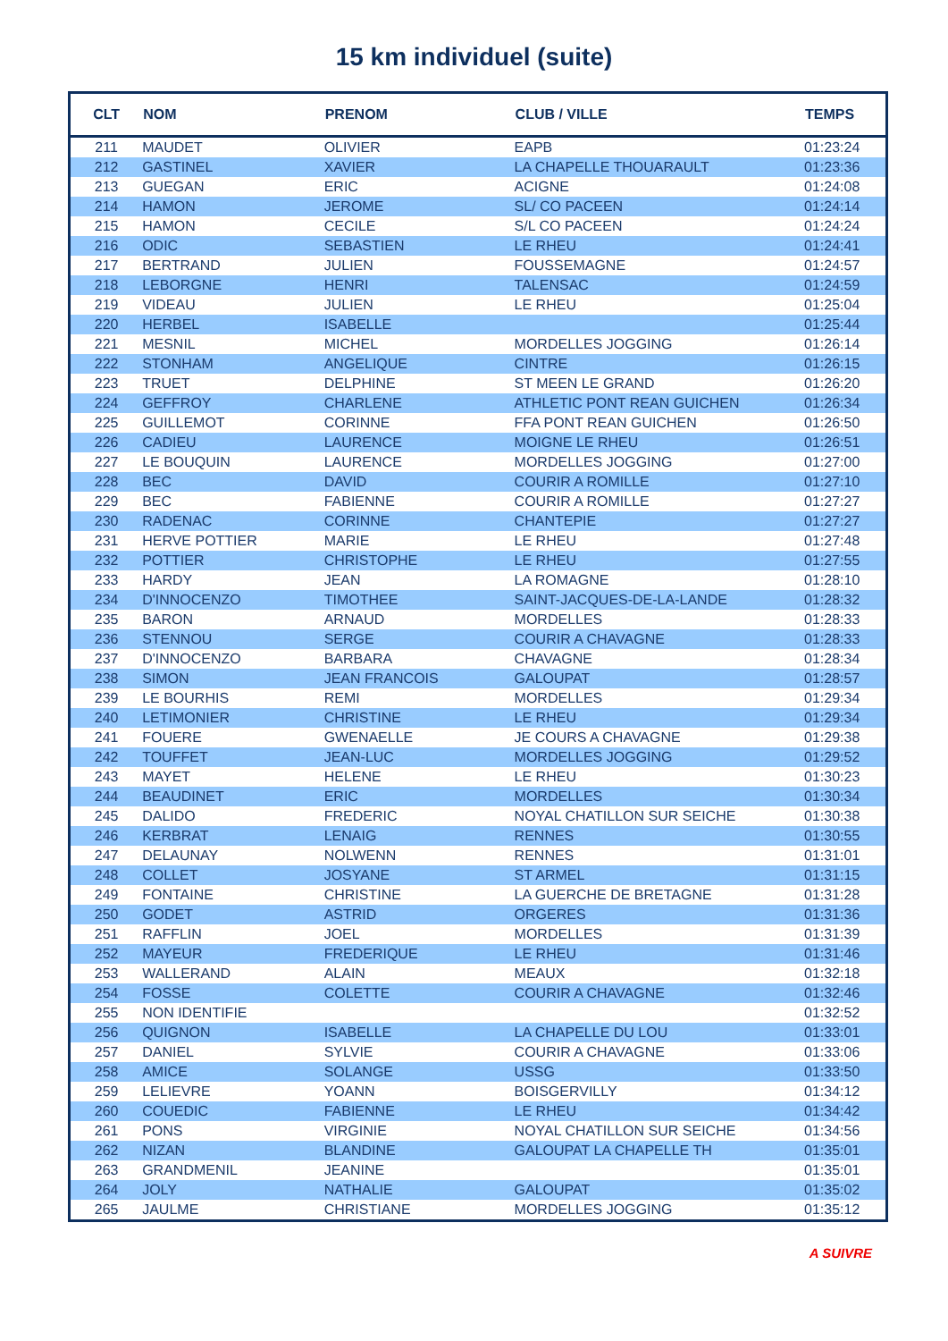15 km individuel (suite)
| CLT | NOM | PRENOM | CLUB / VILLE | TEMPS |
| --- | --- | --- | --- | --- |
| 211 | MAUDET | OLIVIER | EAPB | 01:23:24 |
| 212 | GASTINEL | XAVIER | LA CHAPELLE THOUARAULT | 01:23:36 |
| 213 | GUEGAN | ERIC | ACIGNE | 01:24:08 |
| 214 | HAMON | JEROME | SL/ CO PACEEN | 01:24:14 |
| 215 | HAMON | CECILE | S/L CO PACEEN | 01:24:24 |
| 216 | ODIC | SEBASTIEN | LE RHEU | 01:24:41 |
| 217 | BERTRAND | JULIEN | FOUSSEMAGNE | 01:24:57 |
| 218 | LEBORGNE | HENRI | TALENSAC | 01:24:59 |
| 219 | VIDEAU | JULIEN | LE RHEU | 01:25:04 |
| 220 | HERBEL | ISABELLE | | 01:25:44 |
| 221 | MESNIL | MICHEL | MORDELLES JOGGING | 01:26:14 |
| 222 | STONHAM | ANGELIQUE | CINTRE | 01:26:15 |
| 223 | TRUET | DELPHINE | ST MEEN LE GRAND | 01:26:20 |
| 224 | GEFFROY | CHARLENE | ATHLETIC PONT REAN GUICHEN | 01:26:34 |
| 225 | GUILLEMOT | CORINNE | FFA PONT REAN GUICHEN | 01:26:50 |
| 226 | CADIEU | LAURENCE | MOIGNE LE RHEU | 01:26:51 |
| 227 | LE BOUQUIN | LAURENCE | MORDELLES JOGGING | 01:27:00 |
| 228 | BEC | DAVID | COURIR A ROMILLE | 01:27:10 |
| 229 | BEC | FABIENNE | COURIR A ROMILLE | 01:27:27 |
| 230 | RADENAC | CORINNE | CHANTEPIE | 01:27:27 |
| 231 | HERVE POTTIER | MARIE | LE RHEU | 01:27:48 |
| 232 | POTTIER | CHRISTOPHE | LE RHEU | 01:27:55 |
| 233 | HARDY | JEAN | LA ROMAGNE | 01:28:10 |
| 234 | D'INNOCENZO | TIMOTHEE | SAINT-JACQUES-DE-LA-LANDE | 01:28:32 |
| 235 | BARON | ARNAUD | MORDELLES | 01:28:33 |
| 236 | STENNOU | SERGE | COURIR A CHAVAGNE | 01:28:33 |
| 237 | D'INNOCENZO | BARBARA | CHAVAGNE | 01:28:34 |
| 238 | SIMON | JEAN FRANCOIS | GALOUPAT | 01:28:57 |
| 239 | LE BOURHIS | REMI | MORDELLES | 01:29:34 |
| 240 | LETIMONIER | CHRISTINE | LE RHEU | 01:29:34 |
| 241 | FOUERE | GWENAELLE | JE COURS A CHAVAGNE | 01:29:38 |
| 242 | TOUFFET | JEAN-LUC | MORDELLES JOGGING | 01:29:52 |
| 243 | MAYET | HELENE | LE RHEU | 01:30:23 |
| 244 | BEAUDINET | ERIC | MORDELLES | 01:30:34 |
| 245 | DALIDO | FREDERIC | NOYAL CHATILLON SUR SEICHE | 01:30:38 |
| 246 | KERBRAT | LENAIG | RENNES | 01:30:55 |
| 247 | DELAUNAY | NOLWENN | RENNES | 01:31:01 |
| 248 | COLLET | JOSYANE | ST ARMEL | 01:31:15 |
| 249 | FONTAINE | CHRISTINE | LA GUERCHE DE BRETAGNE | 01:31:28 |
| 250 | GODET | ASTRID | ORGERES | 01:31:36 |
| 251 | RAFFLIN | JOEL | MORDELLES | 01:31:39 |
| 252 | MAYEUR | FREDERIQUE | LE RHEU | 01:31:46 |
| 253 | WALLERAND | ALAIN | MEAUX | 01:32:18 |
| 254 | FOSSE | COLETTE | COURIR A CHAVAGNE | 01:32:46 |
| 255 | NON IDENTIFIE | | | 01:32:52 |
| 256 | QUIGNON | ISABELLE | LA CHAPELLE DU LOU | 01:33:01 |
| 257 | DANIEL | SYLVIE | COURIR A CHAVAGNE | 01:33:06 |
| 258 | AMICE | SOLANGE | USSG | 01:33:50 |
| 259 | LELIEVRE | YOANN | BOISGERVILLY | 01:34:12 |
| 260 | COUEDIC | FABIENNE | LE RHEU | 01:34:42 |
| 261 | PONS | VIRGINIE | NOYAL CHATILLON SUR SEICHE | 01:34:56 |
| 262 | NIZAN | BLANDINE | GALOUPAT LA CHAPELLE TH | 01:35:01 |
| 263 | GRANDMENIL | JEANINE | | 01:35:01 |
| 264 | JOLY | NATHALIE | GALOUPAT | 01:35:02 |
| 265 | JAULME | CHRISTIANE | MORDELLES JOGGING | 01:35:12 |
A SUIVRE